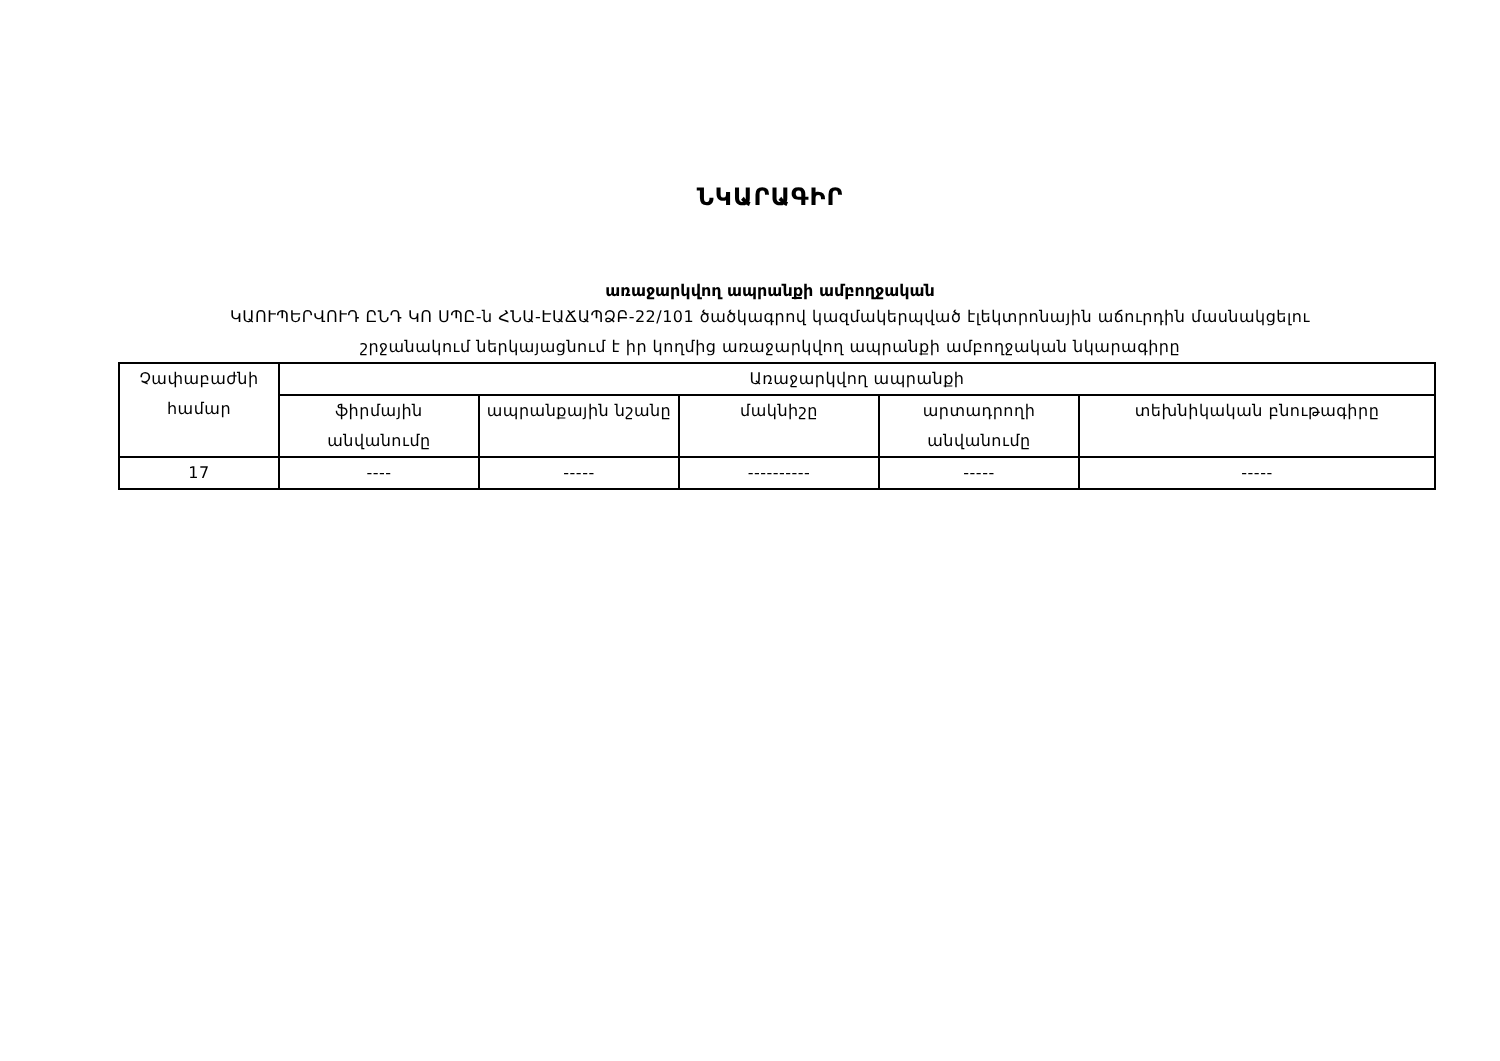ՆԿԱՐԱԳԻՐ
առաջարկվող ապրանքի ամբողջական
ԿԱՈՒՊԵՐՎՈՒԴ ԸՆԴ ԿՈ ՍՊԸ-ն ՀՆԱ-ԷԱՃԱՊՁԲ-22/101 ծածկագրով կազմակերպված էլեկտրոնային աճուրդին մասնակցելու
շրջանակում ներկայացնում է իր կողմից առաջարկվող ապրանքի ամբողջական նկարագիրը
| Չափաբաժնի համար | Առաջարկվող ապրանքի | | | | |
| | ֆիրմային անվանումը | ապրանքային նշանը | մակնիշը | արտադրողի անվանումը | տեխնիկական բնութագիրը |
| 17 | ---- | ----- | ---------- | ----- | ----- |